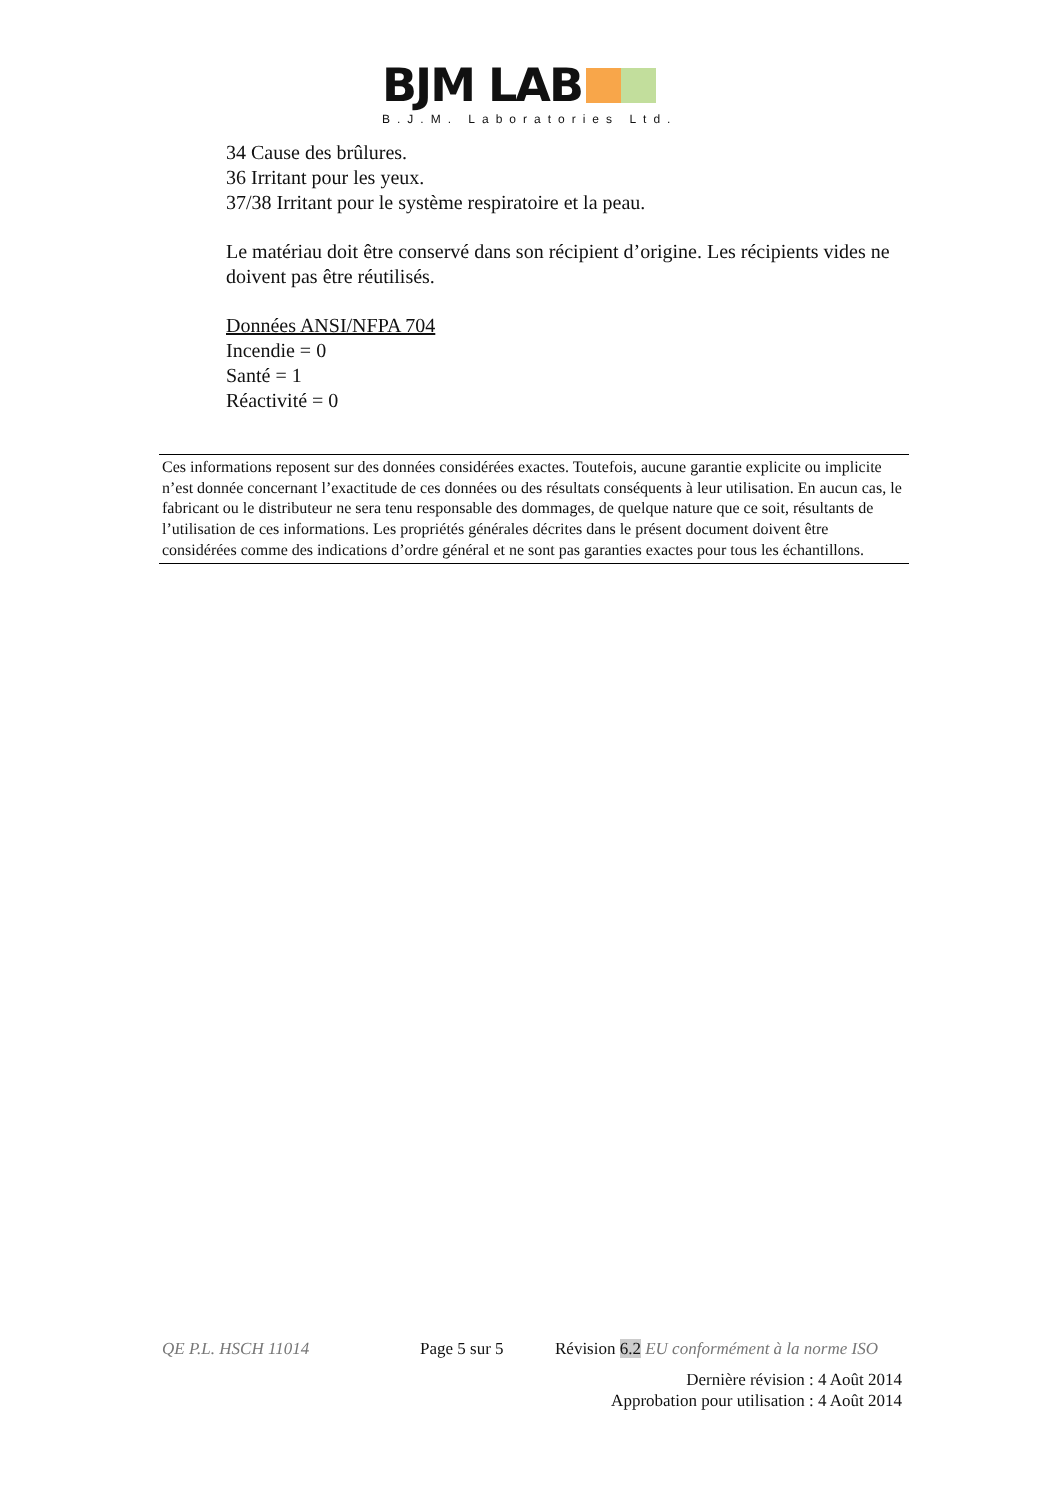BJM LAB
B.J.M. Laboratories Ltd.
34 Cause des brûlures.
36 Irritant pour les yeux.
37/38 Irritant pour le système respiratoire et la peau.
Le matériau doit être conservé dans son récipient d’origine. Les récipients vides ne doivent pas être réutilisés.
Données ANSI/NFPA 704
Incendie = 0
Santé = 1
Réactivité = 0
Ces informations reposent sur des données considérées exactes. Toutefois, aucune garantie explicite ou implicite n’est donnée concernant l’exactitude de ces données ou des résultats conséquents à leur utilisation. En aucun cas, le fabricant ou le distributeur ne sera tenu responsable des dommages, de quelque nature que ce soit, résultants de l’utilisation de ces informations. Les propriétés générales décrites dans le présent document doivent être considérées comme des indications d’ordre général et ne sont pas garanties exactes pour tous les échantillons.
QE P.L. HSCH 11014 Page 5 sur 5 Révision 6.2 EU conformément à la norme ISO
Dernière révision : 4 Août 2014
Approbation pour utilisation : 4 Août 2014